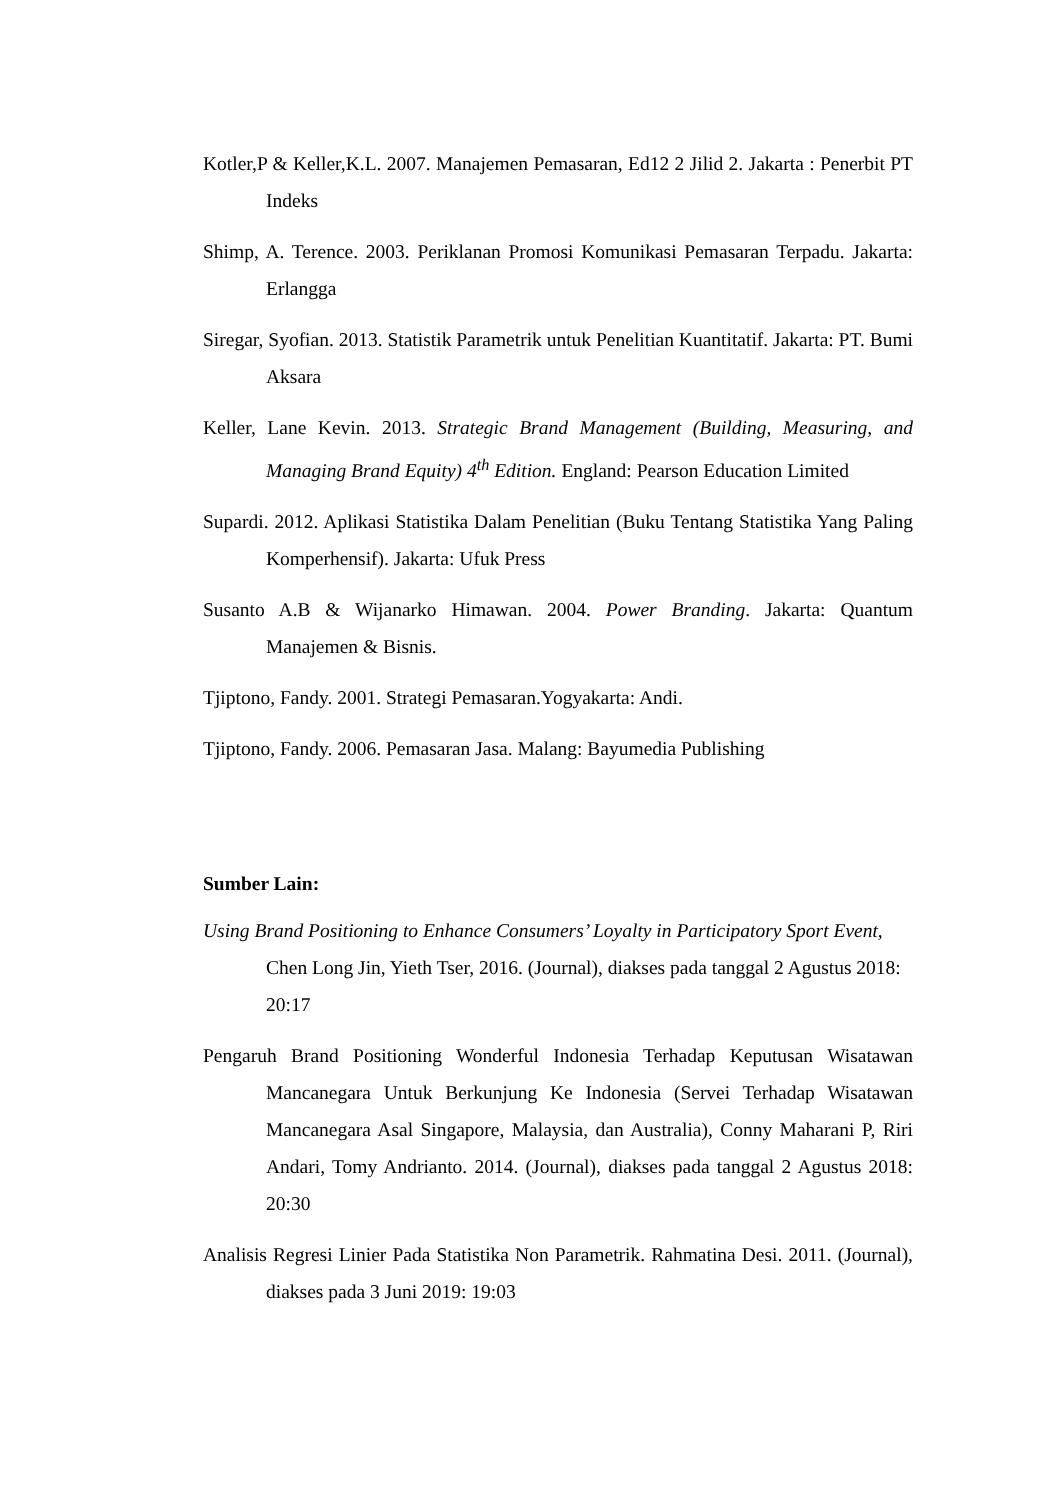Kotler,P & Keller,K.L. 2007. Manajemen Pemasaran, Ed12 2 Jilid 2. Jakarta : Penerbit PT Indeks
Shimp, A. Terence. 2003. Periklanan Promosi Komunikasi Pemasaran Terpadu. Jakarta: Erlangga
Siregar, Syofian. 2013. Statistik Parametrik untuk Penelitian Kuantitatif. Jakarta: PT. Bumi Aksara
Keller, Lane Kevin. 2013. Strategic Brand Management (Building, Measuring, and Managing Brand Equity) 4<sup>th</sup> Edition. England: Pearson Education Limited
Supardi. 2012. Aplikasi Statistika Dalam Penelitian (Buku Tentang Statistika Yang Paling Komperhensif). Jakarta: Ufuk Press
Susanto A.B & Wijanarko Himawan. 2004. Power Branding. Jakarta: Quantum Manajemen & Bisnis.
Tjiptono, Fandy. 2001. Strategi Pemasaran.Yogyakarta: Andi.
Tjiptono, Fandy. 2006. Pemasaran Jasa. Malang: Bayumedia Publishing
Sumber Lain:
Using Brand Positioning to Enhance Consumers’ Loyalty in Participatory Sport Event, Chen Long Jin, Yieth Tser, 2016. (Journal), diakses pada tanggal 2 Agustus 2018: 20:17
Pengaruh Brand Positioning Wonderful Indonesia Terhadap Keputusan Wisatawan Mancanegara Untuk Berkunjung Ke Indonesia (Servei Terhadap Wisatawan Mancanegara Asal Singapore, Malaysia, dan Australia), Conny Maharani P, Riri Andari, Tomy Andrianto. 2014. (Journal), diakses pada tanggal 2 Agustus 2018: 20:30
Analisis Regresi Linier Pada Statistika Non Parametrik. Rahmatina Desi. 2011. (Journal), diakses pada 3 Juni 2019: 19:03